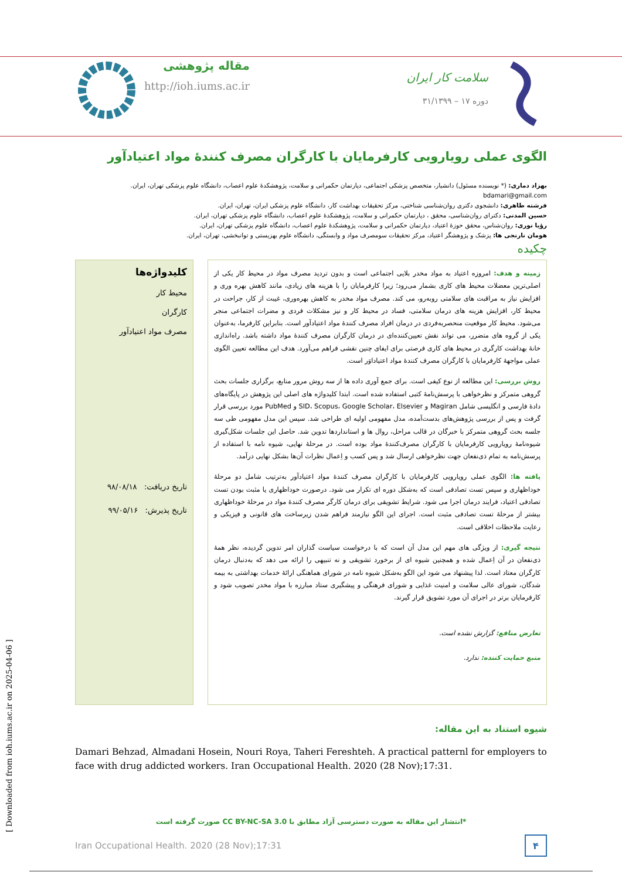مقاله پژوهشی
http://ioh.iums.ac.ir
سلامت کار ایران
دوره ۱۷ – ۳۱/۱۳۹۹
الگوی عملی رویارویی کارفرمایان با کارگران مصرف کنندۀ مواد اعتیادآور
بهزاد دماری: (* نویسنده مسئول) دانشیار، متخصص پزشکی اجتماعی، دپارتمان حکمرانی و سلامت، پژوهشکدۀ علوم اعصاب، دانشگاه علوم پزشکی تهران، ایران. bdamari@gmail.com
فرشته طاهری: دانشجوی دکتری روان‌شناسی شناختی، مرکز تحقیقات بهداشت کار، دانشگاه علوم پزشکی ایران، تهران، ایران.
حسین المدنی: دکترای روان‌شناسی، محقق ، دپارتمان حکمرانی و سلامت، پژوهشکدۀ علوم اعصاب، دانشگاه علوم پزشکی تهران، ایران.
رؤیا نوری: روان‌شناس، محقق حوزۀ اعتیاد، دپارتمان حکمرانی و سلامت، پژوهشکدۀ علوم اعصاب، دانشگاه علوم پزشکی تهران، ایران.
هومان نارنجی ها: پزشک و پژوهشگر اعتیاد، مرکز تحقیقات سومصرف مواد و وابستگی، دانشگاه علوم بهزیستی و توانبخشی، تهران، ایران.
چکیده
کلیدواژه‌ها
محیط کار
کارگران
مصرف مواد اعتیادآور
تاریخ دریافت: ۹۸/۰۸/۱۸
تاریخ پذیرش: ۹۹/۰۵/۱۶
زمینه و هدف: امروزه اعتیاد به مواد مخدر بلایی اجتماعی است و بدون تردید مصرف مواد در محیط کار یکی از اصلی‌ترین معضلات محیط های کاری بشمار می‌رود؛ زیرا کارفرمایان را با هزینه های زیادی، مانند کاهش بهره وری و افزایش نیاز به مراقبت های سلامتی روبه‌رو، می کند. مصرف مواد مخدر به کاهش بهره‌وری، غیبت از کار، جراحت در محیط کار، افزایش هزینه های درمان سلامتی، فساد در محیط کار و نیز مشکلات فردی و مضرات اجتماعی منجر می‌شود. محیط کار موقعیت منحصربه‌فردی در درمان افراد مصرف کنندۀ مواد اعتیادآور است. بنابراین کارفرما، به‌عنوان یکی از گروه های متضرر، می تواند نقش تعیین‌کننده‌ای در درمان کارگران مصرف کنندۀ مواد داشته باشد. راه‌اندازی خانۀ بهداشت کارگری در محیط های کاری فرصتی برای ایفای چنین نقشی فراهم می‌آورد. هدف این مطالعه تعیین الگوی عملی مواجهۀ کارفرمایان با کارگران مصرف کنندۀ مواد اعتیاداوَر است.
روش بررسی: این مطالعه از نوع کیفی است. برای جمع آوری داده ها از سه روش مرور منابع، برگزاری جلسات بحث گروهی متمرکز و نظرخواهی با پرسش‌نامۀ کتبی استفاده شده است. ابتدا کلیدواژه های اصلی این پژوهش در پایگاه‌های دادۀ فارسی و انگلیسی شامل Magiran و SID، Scopus، Google Scholar، Elsevier و PubMed مورد بررسی قرار گرفت و پس از بررسی پژوهش‌های بدست‌آمده، مدل مفهومی اولیه ای طراحی شد. سپس این مدل مفهومی طی سه جلسه بحث گروهی متمرکز با خبرگان در قالب مراحل، روال ها و استانداردها تدوین شد. حاصل این جلسات شکل‌گیری شیوه‌نامۀ رویارویی کارفرمایان با کارگران مصرف‌کنندۀ مواد بوده است. در مرحلۀ نهایی، شیوه نامه با استفاده از پرسش‌نامه به تمام ذی‌نفعان جهت نظرخواهی ارسال شد و پس کسب و اِعمال نظرات آن‌ها بشکل نهایی درآمد.
یافته ها: الگوی عملی رویارویی کارفرمایان با کارگران مصرف کنندۀ مواد اعتیادآور به‌ترتیب شامل دو مرحلۀ خوداظهاری و سپس تست تصادفی است که به‌شکل دوره ای تکرار می شود. درصورت خوداظهاری یا مثبت بودن تست تصادفی اعتیاد، فرایند درمان اجرا می شود. شرایط تشویقی برای درمان کارگر مصرف کنندۀ مواد در مرحلۀ خوداظهاری بیشتر از مرحلۀ تست تصادفی مثبت است. اجرای این الگو نیازمند فراهم شدن زیرساخت های قانونی و فیزیکی و رعایت ملاحظات اخلاقی است.
نتیجه گیری: از ویژگی های مهم این مدل آن است که با درخواست سیاست گذاران امر تدوین گردیده، نظر همۀ ذی‌نفعان در آن اِعمال شده و همچنین شیوه ای از برخورد تشویقی و نه تنبیهی را ارائه می دهد که به‌دنبال درمان کارگران معتاد است. لذا پیشنهاد می شود این الگو به‌شکل شیوه نامه در شورای هماهنگی ارائۀ خدمات بهداشتی به بیمه شدگان، شورای عالی سلامت و امنیت غذایی و شورای فرهنگی و پیشگیری ستاد مبارزه با مواد مخدر تصویب شود و کارفرمایان برتر در اجرای آن مورد تشویق قرار گیرند.
تعارض منافع: گزارش نشده است.
منبع حمایت کننده: ندارد.
شیوه استناد به این مقاله:
Damari Behzad, Almadani Hosein, Nouri Roya, Taheri Fereshteh. A practical patternl for employers to face with drug addicted workers. Iran Occupational Health. 2020 (28 Nov);17:31.
*انتشار این مقاله به صورت دسترسی آزاد مطابق با CC BY-NC-SA 3.0 صورت گرفته است
Iran Occupational Health. 2020 (28 Nov);17:31 ۴
[ Downloaded from ioh.iums.ac.ir on 2025-04-06 ]